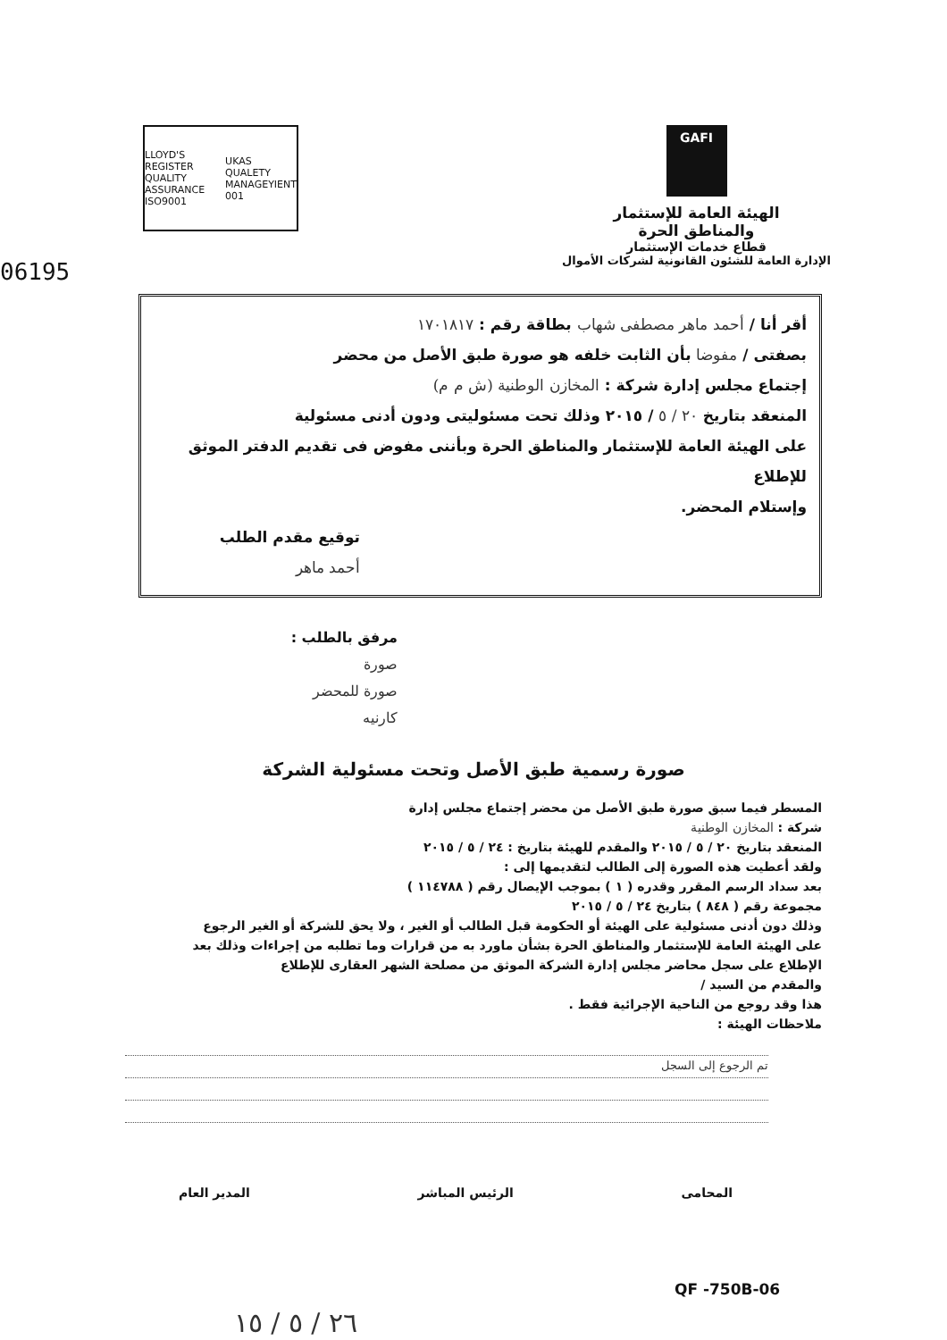GAFI
الهيئة العامة للإستثمار
والمناطق الحرة
قطاع خدمات الإستثمار
الإدارة العامة للشئون القانونية لشركات الأموال
LLOYD'S REGISTER QUALITY ASSURANCE ISO9001 UKAS QUALETY MANAGEYIENT 001
06195
أقر أنا / أحمد ماهر مصطفى شهاب بطاقة رقم : ١٧٠١٨١٧
بصفتى / مفوضا بأن الثابت خلفه هو صورة طبق الأصل من محضر
إجتماع مجلس إدارة شركة : المخازن الوطنية (ش م م)
المنعقد بتاريخ ٢٠ / ٥ / ٢٠١٥ وذلك تحت مسئوليتى ودون أدنى مسئولية
على الهيئة العامة للإستثمار والمناطق الحرة وبأننى مفوض فى تقديم الدفتر الموثق للإطلاع
وإستلام المحضر.
توقيع مقدم الطلب
أحمد ماهر
مرفق بالطلب :
صورة
صورة للمحضر
كارنيه
صورة رسمية طبق الأصل وتحت مسئولية الشركة
المسطر فيما سبق صورة طبق الأصل من محضر إجتماع مجلس إدارة
شركة : المخازن الوطنية
المنعقد بتاريخ ٢٠ / ٥ / ٢٠١٥ والمقدم للهيئة بتاريخ : ٢٤ / ٥ / ٢٠١٥
ولقد أعطيت هذه الصورة إلى الطالب لتقديمها إلى :
بعد سداد الرسم المقرر وقدره ( ١ ) بموجب الإيصال رقم ( ١١٤٧٨٨ )
مجموعة رقم ( ٨٤٨ ) بتاريخ ٢٤ / ٥ / ٢٠١٥
وذلك دون أدنى مسئولية على الهيئة أو الحكومة قبل الطالب أو الغير ، ولا يحق للشركة أو الغير الرجوع على الهيئة العامة للإستثمار والمناطق الحرة بشأن ماورد به من قرارات وما تطلبه من إجراءات وذلك بعد الإطلاع على سجل محاضر مجلس إدارة الشركة الموثق من مصلحة الشهر العقارى للإطلاع
والمقدم من السيد /
هذا وقد روجع من الناحية الإجرائية فقط .
ملاحظات الهيئة :
تم الرجوع إلى السجل
المحامى الرئيس المباشر المدير العام
QF -750B-06
٢٦ / ٥ / ١٥